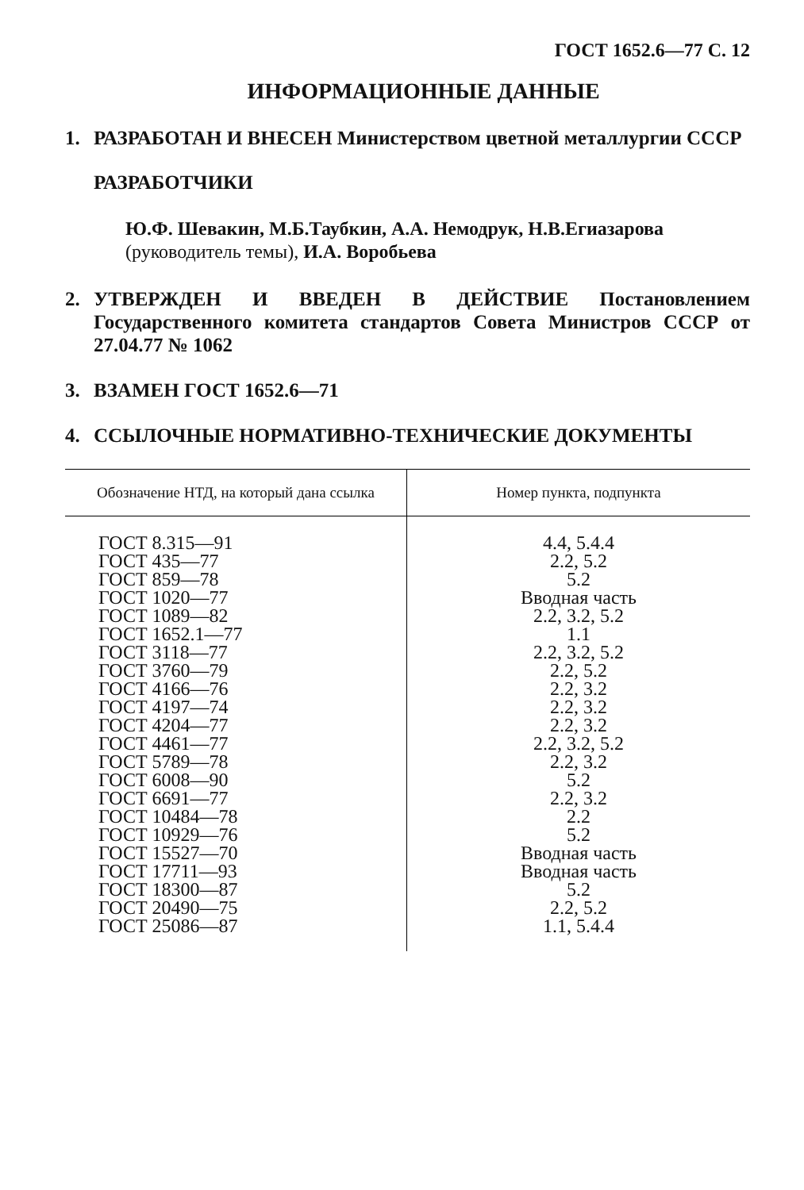ГОСТ 1652.6—77 С. 12
ИНФОРМАЦИОННЫЕ ДАННЫЕ
1. РАЗРАБОТАН И ВНЕСЕН Министерством цветной металлургии СССР
РАЗРАБОТЧИКИ
Ю.Ф. Шевакин, М.Б.Таубкин, А.А. Немодрук, Н.В.Егиазарова (руководитель темы), И.А. Воробьева
2. УТВЕРЖДЕН И ВВЕДЕН В ДЕЙСТВИЕ Постановлением Государственного комитета стандартов Совета Министров СССР от 27.04.77 № 1062
3. ВЗАМЕН ГОСТ 1652.6—71
4. ССЫЛОЧНЫЕ НОРМАТИВНО-ТЕХНИЧЕСКИЕ ДОКУМЕНТЫ
| Обозначение НТД, на который дана ссылка | Номер пункта, подпункта |
| --- | --- |
| ГОСТ 8.315—91 | 4.4, 5.4.4 |
| ГОСТ 435—77 | 2.2, 5.2 |
| ГОСТ 859—78 | 5.2 |
| ГОСТ 1020—77 | Вводная часть |
| ГОСТ 1089—82 | 2.2, 3.2, 5.2 |
| ГОСТ 1652.1—77 | 1.1 |
| ГОСТ 3118—77 | 2.2, 3.2, 5.2 |
| ГОСТ 3760—79 | 2.2, 5.2 |
| ГОСТ 4166—76 | 2.2, 3.2 |
| ГОСТ 4197—74 | 2.2, 3.2 |
| ГОСТ 4204—77 | 2.2, 3.2 |
| ГОСТ 4461—77 | 2.2, 3.2, 5.2 |
| ГОСТ 5789—78 | 2.2, 3.2 |
| ГОСТ 6008—90 | 5.2 |
| ГОСТ 6691—77 | 2.2, 3.2 |
| ГОСТ 10484—78 | 2.2 |
| ГОСТ 10929—76 | 5.2 |
| ГОСТ 15527—70 | Вводная часть |
| ГОСТ 17711—93 | Вводная часть |
| ГОСТ 18300—87 | 5.2 |
| ГОСТ 20490—75 | 2.2, 5.2 |
| ГОСТ 25086—87 | 1.1, 5.4.4 |